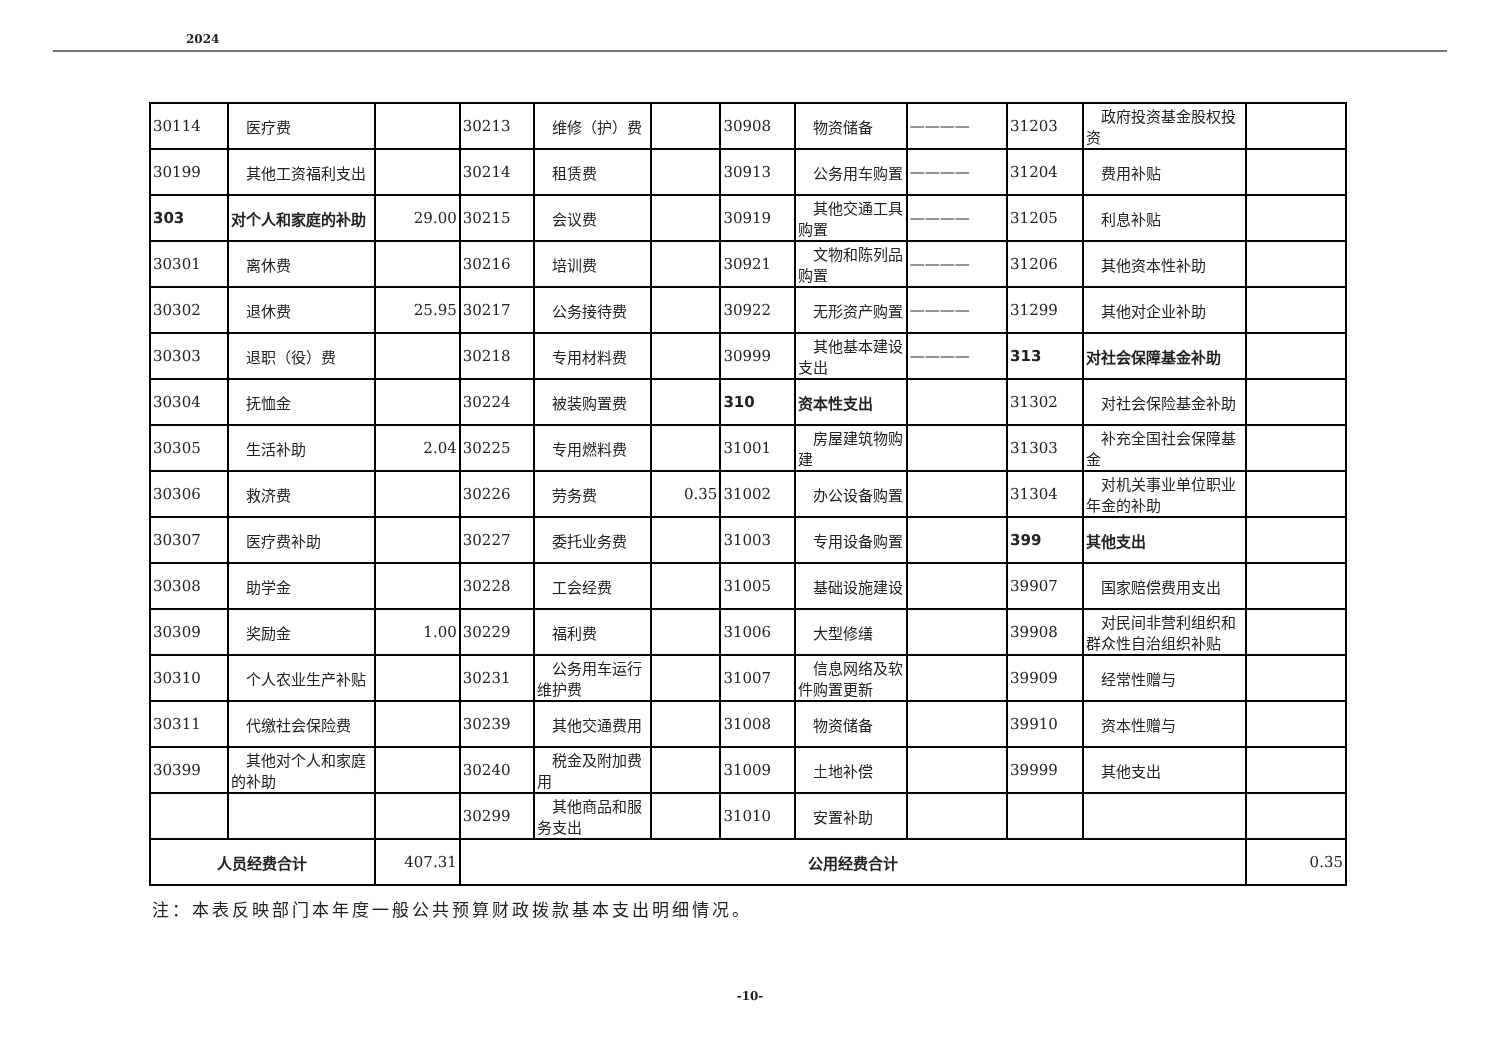2024
| 30114 | 医疗费 | | 30213 | 维修（护）费 | | 30908 | 物资储备 | ———— | 31203 | 政府投资基金股权投资 | |
| 30199 | 其他工资福利支出 | | 30214 | 租赁费 | | 30913 | 公务用车购置 | ———— | 31204 | 费用补贴 | |
| 303 | 对个人和家庭的补助 | 29.00 | 30215 | 会议费 | | 30919 | 其他交通工具购置 | ———— | 31205 | 利息补贴 | |
| 30301 | 离休费 | | 30216 | 培训费 | | 30921 | 文物和陈列品购置 | ———— | 31206 | 其他资本性补助 | |
| 30302 | 退休费 | 25.95 | 30217 | 公务接待费 | | 30922 | 无形资产购置 | ———— | 31299 | 其他对企业补助 | |
| 30303 | 退职（役）费 | | 30218 | 专用材料费 | | 30999 | 其他基本建设支出 | ———— | 313 | 对社会保障基金补助 | |
| 30304 | 抚恤金 | | 30224 | 被装购置费 | | 310 | 资本性支出 | | 31302 | 对社会保险基金补助 | |
| 30305 | 生活补助 | 2.04 | 30225 | 专用燃料费 | | 31001 | 房屋建筑物购建 | | 31303 | 补充全国社会保障基金 | |
| 30306 | 救济费 | | 30226 | 劳务费 | 0.35 | 31002 | 办公设备购置 | | 31304 | 对机关事业单位职业年金的补助 | |
| 30307 | 医疗费补助 | | 30227 | 委托业务费 | | 31003 | 专用设备购置 | | 399 | 其他支出 | |
| 30308 | 助学金 | | 30228 | 工会经费 | | 31005 | 基础设施建设 | | 39907 | 国家赔偿费用支出 | |
| 30309 | 奖励金 | 1.00 | 30229 | 福利费 | | 31006 | 大型修缮 | | 39908 | 对民间非营利组织和群众性自治组织补贴 | |
| 30310 | 个人农业生产补贴 | | 30231 | 公务用车运行维护费 | | 31007 | 信息网络及软件购置更新 | | 39909 | 经常性赠与 | |
| 30311 | 代缴社会保险费 | | 30239 | 其他交通费用 | | 31008 | 物资储备 | | 39910 | 资本性赠与 | |
| 30399 | 其他对个人和家庭的补助 | | 30240 | 税金及附加费用 | | 31009 | 土地补偿 | | 39999 | 其他支出 | |
| | | | 30299 | 其他商品和服务支出 | | 31010 | 安置补助 | | | | |
| 人员经费合计 | | 407.31 | 公用经费合计 | | | | | | | | 0.35 |
注：本表反映部门本年度一般公共预算财政拨款基本支出明细情况。
-10-